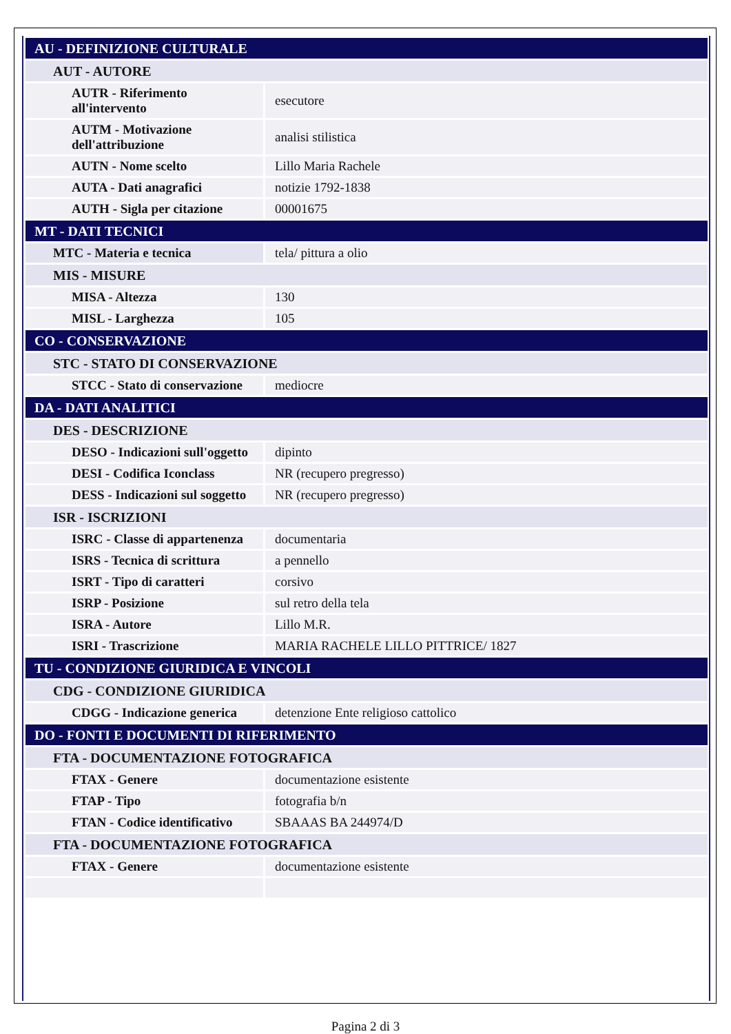| AU - DEFINIZIONE CULTURALE | |
| AUT - AUTORE | |
| AUTR - Riferimento all'intervento | esecutore |
| AUTM - Motivazione dell'attribuzione | analisi stilistica |
| AUTN - Nome scelto | Lillo Maria Rachele |
| AUTA - Dati anagrafici | notizie 1792-1838 |
| AUTH - Sigla per citazione | 00001675 |
| MT - DATI TECNICI | |
| MTC - Materia e tecnica | tela/ pittura a olio |
| MIS - MISURE | |
| MISA - Altezza | 130 |
| MISL - Larghezza | 105 |
| CO - CONSERVAZIONE | |
| STC - STATO DI CONSERVAZIONE | |
| STCC - Stato di conservazione | mediocre |
| DA - DATI ANALITICI | |
| DES - DESCRIZIONE | |
| DESO - Indicazioni sull'oggetto | dipinto |
| DESI - Codifica Iconclass | NR (recupero pregresso) |
| DESS - Indicazioni sul soggetto | NR (recupero pregresso) |
| ISR - ISCRIZIONI | |
| ISRC - Classe di appartenenza | documentaria |
| ISRS - Tecnica di scrittura | a pennello |
| ISRT - Tipo di caratteri | corsivo |
| ISRP - Posizione | sul retro della tela |
| ISRA - Autore | Lillo M.R. |
| ISRI - Trascrizione | MARIA RACHELE LILLO PITTRICE/ 1827 |
| TU - CONDIZIONE GIURIDICA E VINCOLI | |
| CDG - CONDIZIONE GIURIDICA | |
| CDGG - Indicazione generica | detenzione Ente religioso cattolico |
| DO - FONTI E DOCUMENTI DI RIFERIMENTO | |
| FTA - DOCUMENTAZIONE FOTOGRAFICA | |
| FTAX - Genere | documentazione esistente |
| FTAP - Tipo | fotografia b/n |
| FTAN - Codice identificativo | SBAAAS BA 244974/D |
| FTA - DOCUMENTAZIONE FOTOGRAFICA | |
| FTAX - Genere | documentazione esistente |
Pagina 2 di 3